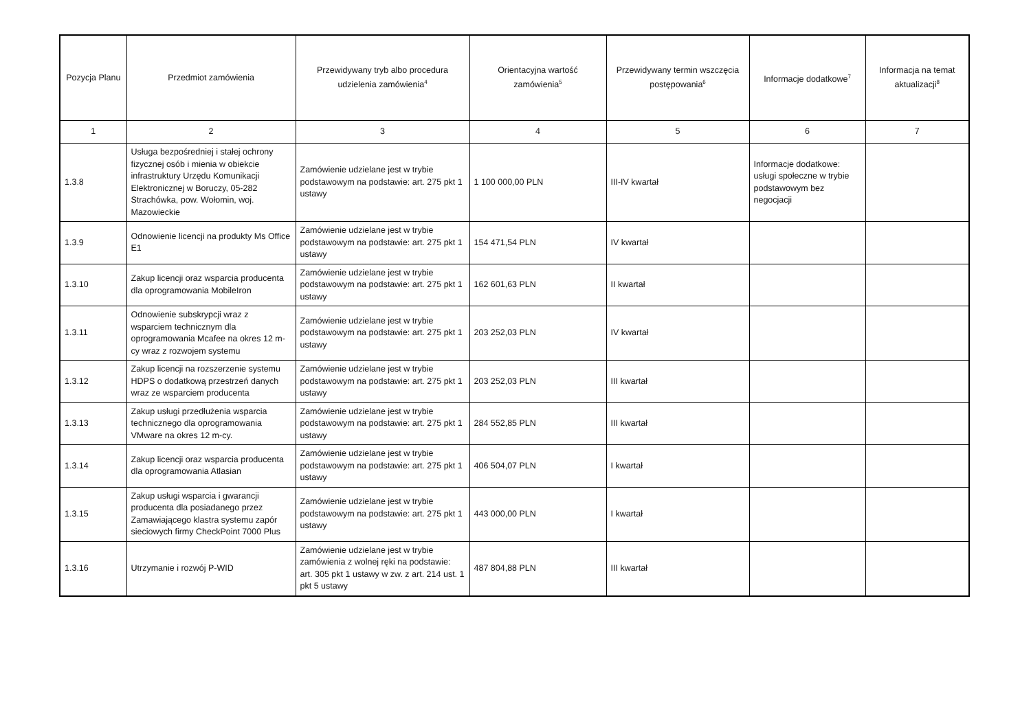| Pozycja Planu | Przedmiot zamówienia | Przewidywany tryb albo procedura udzielenia zamówienia<sup>4</sup> | Orientacyjna wartość zamówienia<sup>5</sup> | Przewidywany termin wszczęcia postępowania<sup>6</sup> | Informacje dodatkowe<sup>7</sup> | Informacja na temat aktualizacji<sup>8</sup> |
| --- | --- | --- | --- | --- | --- | --- |
| 1 | 2 | 3 | 4 | 5 | 6 | 7 |
| 1.3.8 | Usługa bezpośredniej i stałej ochrony fizycznej osób i mienia w obiekcie infrastruktury Urzędu Komunikacji Elektronicznej w Boruczy, 05-282 Strachówka, pow. Wołomin, woj. Mazowieckie | Zamówienie udzielane jest w trybie podstawowym na podstawie: art. 275 pkt 1 ustawy | 1 100 000,00 PLN | III-IV kwartał | Informacje dodatkowe: usługi społeczne w trybie podstawowym bez negocjacji | |
| 1.3.9 | Odnowienie licencji na produkty Ms Office E1 | Zamówienie udzielane jest w trybie podstawowym na podstawie: art. 275 pkt 1 ustawy | 154 471,54 PLN | IV kwartał | | |
| 1.3.10 | Zakup licencji oraz wsparcia producenta dla oprogramowania MobileIron | Zamówienie udzielane jest w trybie podstawowym na podstawie: art. 275 pkt 1 ustawy | 162 601,63 PLN | II kwartał | | |
| 1.3.11 | Odnowienie subskrypcji wraz z wsparciem technicznym dla oprogramowania Mcafee na okres 12 m-cy wraz z rozwojem systemu | Zamówienie udzielane jest w trybie podstawowym na podstawie: art. 275 pkt 1 ustawy | 203 252,03 PLN | IV kwartał | | |
| 1.3.12 | Zakup licencji na rozszerzenie systemu HDPS o dodatkową przestrzeń danych wraz ze wsparciem producenta | Zamówienie udzielane jest w trybie podstawowym na podstawie: art. 275 pkt 1 ustawy | 203 252,03 PLN | III kwartał | | |
| 1.3.13 | Zakup usługi przedłużenia wsparcia technicznego dla oprogramowania VMware na okres 12 m-cy. | Zamówienie udzielane jest w trybie podstawowym na podstawie: art. 275 pkt 1 ustawy | 284 552,85 PLN | III kwartał | | |
| 1.3.14 | Zakup licencji oraz wsparcia producenta dla oprogramowania Atlasian | Zamówienie udzielane jest w trybie podstawowym na podstawie: art. 275 pkt 1 ustawy | 406 504,07 PLN | I kwartał | | |
| 1.3.15 | Zakup usługi wsparcia i gwarancji producenta dla posiadanego przez Zamawiającego klastra systemu zapór sieciowych firmy CheckPoint 7000 Plus | Zamówienie udzielane jest w trybie podstawowym na podstawie: art. 275 pkt 1 ustawy | 443 000,00 PLN | I kwartał | | |
| 1.3.16 | Utrzymanie i rozwój P-WID | Zamówienie udzielane jest w trybie zamówienia z wolnej ręki na podstawie: art. 305 pkt 1 ustawy w zw. z art. 214 ust. 1 pkt 5 ustawy | 487 804,88 PLN | III kwartał | | |